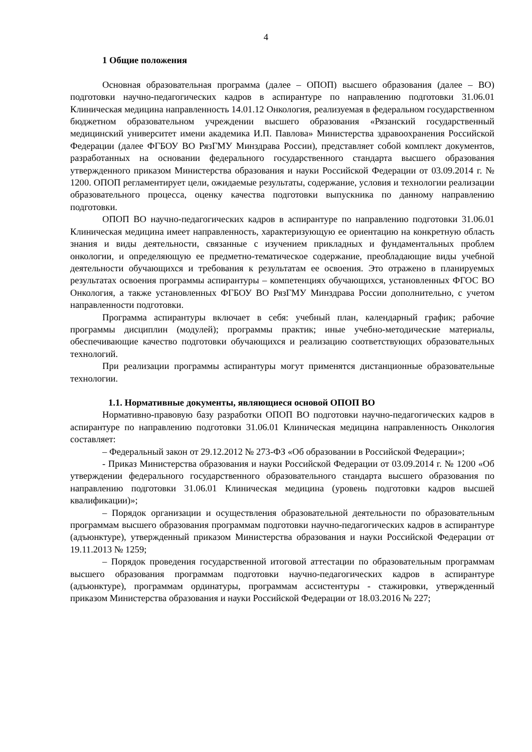4
1 Общие положения
Основная образовательная программа (далее – ОПОП) высшего образования (далее – ВО) подготовки научно-педагогических кадров в аспирантуре по направлению подготовки 31.06.01 Клиническая медицина направленность 14.01.12 Онкология, реализуемая в федеральном государственном бюджетном образовательном учреждении высшего образования «Рязанский государственный медицинский университет имени академика И.П. Павлова» Министерства здравоохранения Российской Федерации (далее ФГБОУ ВО РязГМУ Минздрава России), представляет собой комплект документов, разработанных на основании федерального государственного стандарта высшего образования утвержденного приказом Министерства образования и науки Российской Федерации от 03.09.2014 г. № 1200. ОПОП регламентирует цели, ожидаемые результаты, содержание, условия и технологии реализации образовательного процесса, оценку качества подготовки выпускника по данному направлению подготовки.
ОПОП ВО научно-педагогических кадров в аспирантуре по направлению подготовки 31.06.01 Клиническая медицина имеет направленность, характеризующую ее ориентацию на конкретную область знания и виды деятельности, связанные с изучением прикладных и фундаментальных проблем онкологии, и определяющую ее предметно-тематическое содержание, преобладающие виды учебной деятельности обучающихся и требования к результатам ее освоения. Это отражено в планируемых результатах освоения программы аспирантуры – компетенциях обучающихся, установленных ФГОС ВО Онкология, а также установленных ФГБОУ ВО РязГМУ Минздрава России дополнительно, с учетом направленности подготовки.
Программа аспирантуры включает в себя: учебный план, календарный график; рабочие программы дисциплин (модулей); программы практик; иные учебно-методические материалы, обеспечивающие качество подготовки обучающихся и реализацию соответствующих образовательных технологий.
При реализации программы аспирантуры могут применятся дистанционные образовательные технологии.
1.1. Нормативные документы, являющиеся основой ОПОП ВО
Нормативно-правовую базу разработки ОПОП ВО подготовки научно-педагогических кадров в аспирантуре по направлению подготовки 31.06.01 Клиническая медицина направленность Онкология составляет:
– Федеральный закон от 29.12.2012 № 273-ФЗ «Об образовании в Российской Федерации»;
- Приказ Министерства образования и науки Российской Федерации от 03.09.2014 г. № 1200 «Об утверждении федерального государственного образовательного стандарта высшего образования по направлению подготовки 31.06.01 Клиническая медицина (уровень подготовки кадров высшей квалификации)»;
– Порядок организации и осуществления образовательной деятельности по образовательным программам высшего образования программам подготовки научно-педагогических кадров в аспирантуре (адъюнктуре), утвержденный приказом Министерства образования и науки Российской Федерации от 19.11.2013 № 1259;
– Порядок проведения государственной итоговой аттестации по образовательным программам высшего образования программам подготовки научно-педагогических кадров в аспирантуре (адъюнктуре), программам ординатуры, программам ассистентуры - стажировки, утвержденный приказом Министерства образования и науки Российской Федерации от 18.03.2016 № 227;